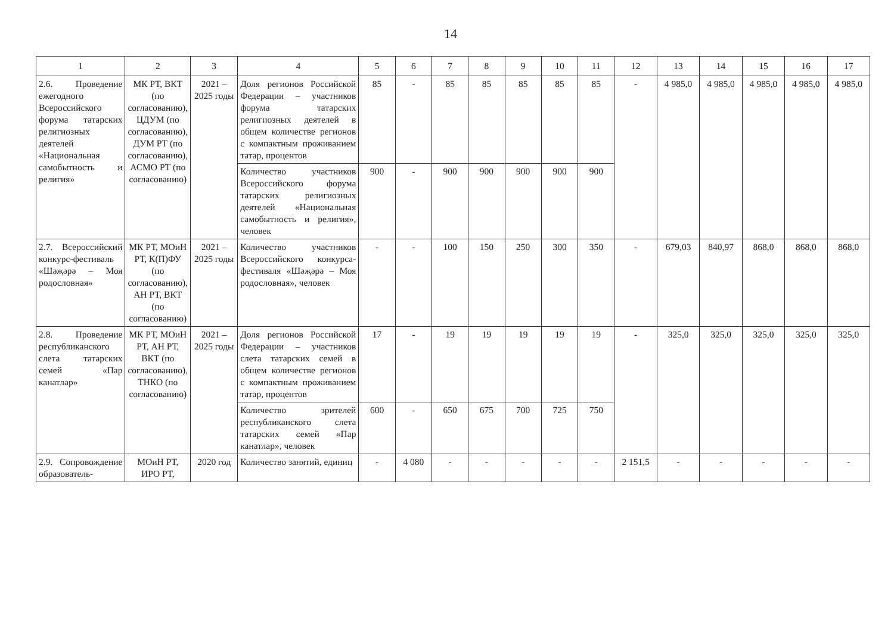14
| 1 | 2 | 3 | 4 | 5 | 6 | 7 | 8 | 9 | 10 | 11 | 12 | 13 | 14 | 15 | 16 | 17 |
| --- | --- | --- | --- | --- | --- | --- | --- | --- | --- | --- | --- | --- | --- | --- | --- | --- |
| 2.6. Проведение ежегодного Всероссийского форума татарских религиозных деятелей «Национальная самобытность и религия» | МК РТ, ВКТ (по согласованию), ЦДУМ (по согласованию), ДУМ РТ (по согласованию), АСМО РТ (по согласованию) | 2021 – 2025 годы | Доля регионов Российской Федерации – участников форума татарских религиозных деятелей в общем количестве регионов с компактным проживанием татар, процентов | 85 | - | 85 | 85 | 85 | 85 | 85 | - | 4 985,0 | 4 985,0 | 4 985,0 | 4 985,0 | 4 985,0 |
| | | | Количество участников Всероссийского форума татарских религиозных деятелей «Национальная самобытность и религия», человек | 900 | - | 900 | 900 | 900 | 900 | 900 | | | | | | |
| 2.7. Всероссийский конкурс-фестиваль «Шәҗәрә – Моя родословная» | МК РТ, МОиН РТ, К(П)ФУ (по согласованию), АН РТ, ВКТ (по согласованию) | 2021 – 2025 годы | Количество участников Всероссийского конкурса-фестиваля «Шәҗәрә – Моя родословная», человек | - | - | 100 | 150 | 250 | 300 | 350 | - | 679,03 | 840,97 | 868,0 | 868,0 | 868,0 |
| 2.8. Проведение республиканского слета татарских семей «Пар канатлар» | МК РТ, МОиН РТ, АН РТ, ВКТ (по согласованию), ТНКО (по согласованию) | 2021 – 2025 годы | Доля регионов Российской Федерации – участников слета татарских семей в общем количестве регионов с компактным проживанием татар, процентов | 17 | - | 19 | 19 | 19 | 19 | 19 | - | 325,0 | 325,0 | 325,0 | 325,0 | 325,0 |
| | | | Количество зрителей республиканского слета татарских семей «Пар канатлар», человек | 600 | - | 650 | 675 | 700 | 725 | 750 | | | | | | |
| 2.9. Сопровождение образователь- | МОиН РТ, ИРО РТ, | 2020 год | Количество занятий, единиц | - | 4 080 | - | - | - | - | - | 2 151,5 | - | - | - | - | - |